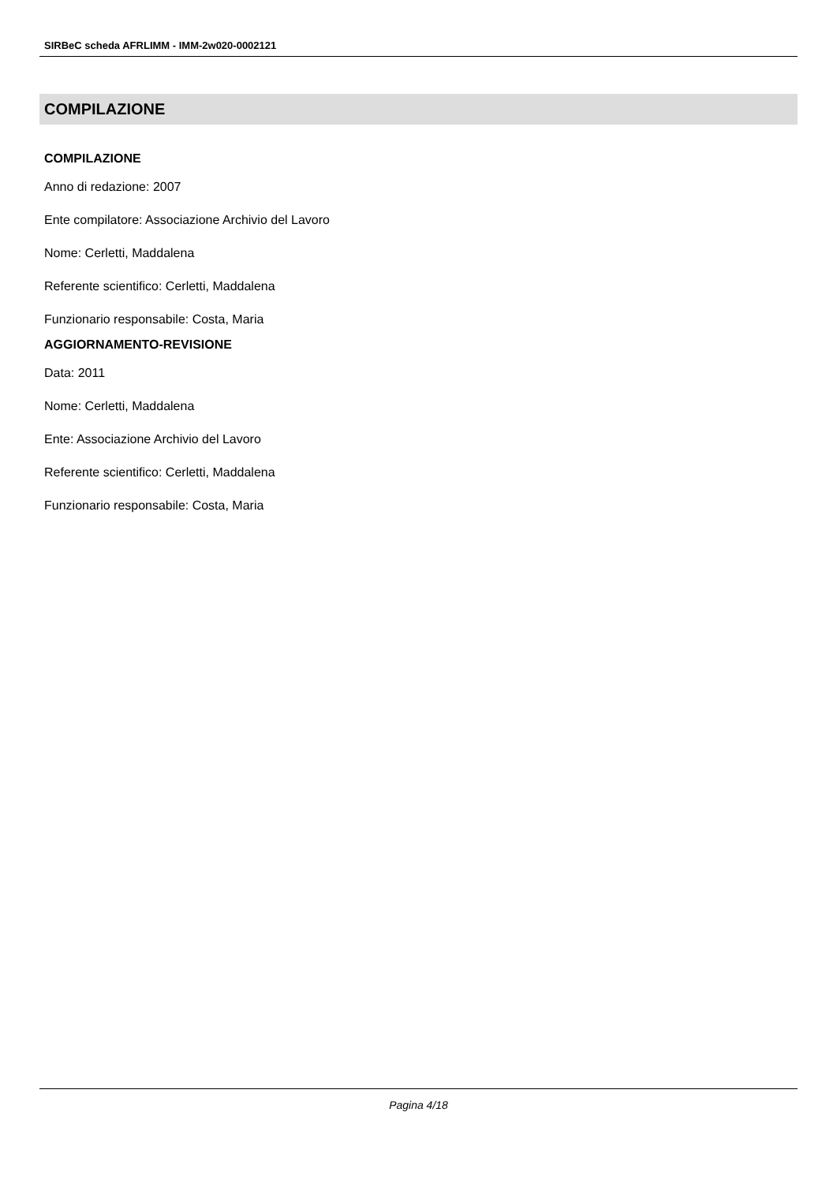SIRBeC scheda AFRLIMM - IMM-2w020-0002121
COMPILAZIONE
COMPILAZIONE
Anno di redazione: 2007
Ente compilatore: Associazione Archivio del Lavoro
Nome: Cerletti, Maddalena
Referente scientifico: Cerletti, Maddalena
Funzionario responsabile: Costa, Maria
AGGIORNAMENTO-REVISIONE
Data: 2011
Nome: Cerletti, Maddalena
Ente: Associazione Archivio del Lavoro
Referente scientifico: Cerletti, Maddalena
Funzionario responsabile: Costa, Maria
Pagina 4/18